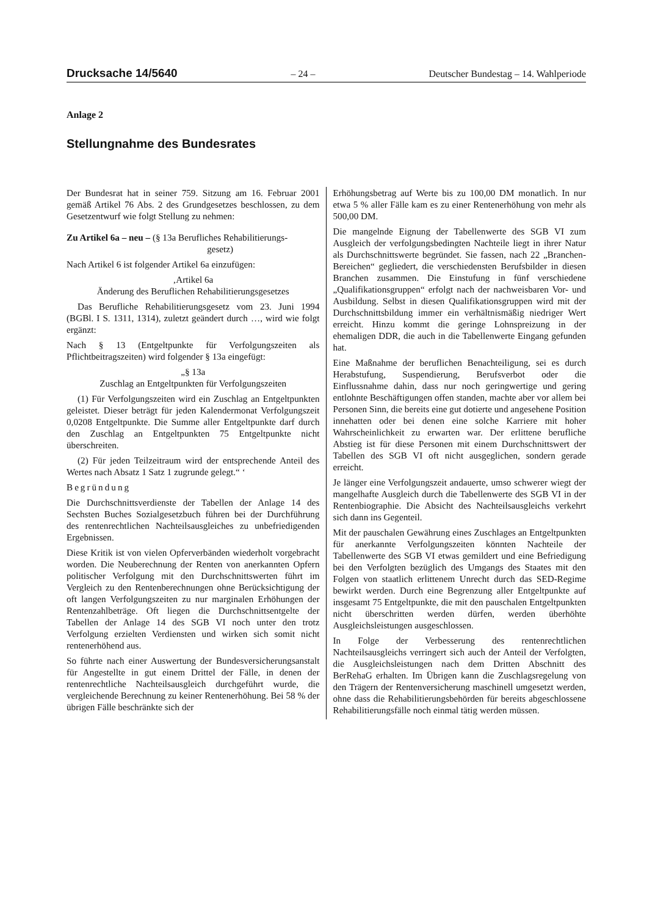Drucksache 14/5640 – 24 – Deutscher Bundestag – 14. Wahlperiode
Anlage 2
Stellungnahme des Bundesrates
Der Bundesrat hat in seiner 759. Sitzung am 16. Februar 2001 gemäß Artikel 76 Abs. 2 des Grundgesetzes beschlossen, zu dem Gesetzentwurf wie folgt Stellung zu nehmen:
Zu Artikel 6a – neu – (§ 13a Berufliches Rehabilitierungs-
gesetz)
Nach Artikel 6 ist folgender Artikel 6a einzufügen:
‚Artikel 6a
Änderung des Beruflichen Rehabilitierungsgesetzes
Das Berufliche Rehabilitierungsgesetz vom 23. Juni 1994 (BGBl. I S. 1311, 1314), zuletzt geändert durch …, wird wie folgt ergänzt:
Nach § 13 (Entgeltpunkte für Verfolgungszeiten als Pflichtbeitragszeiten) wird folgender § 13a eingefügt:
„§ 13a
Zuschlag an Entgeltpunkten für Verfolgungszeiten
(1) Für Verfolgungszeiten wird ein Zuschlag an Entgeltpunkten geleistet. Dieser beträgt für jeden Kalendermonat Verfolgungszeit 0,0208 Entgeltpunkte. Die Summe aller Entgeltpunkte darf durch den Zuschlag an Entgeltpunkten 75 Entgeltpunkte nicht überschreiten.
(2) Für jeden Teilzeitraum wird der entsprechende Anteil des Wertes nach Absatz 1 Satz 1 zugrunde gelegt.“ ‘
Begründung
Die Durchschnittsverdienste der Tabellen der Anlage 14 des Sechsten Buches Sozialgesetzbuch führen bei der Durchführung des rentenrechtlichen Nachteilsausgleiches zu unbefriedigenden Ergebnissen.
Diese Kritik ist von vielen Opferverbänden wiederholt vorgebracht worden. Die Neuberechnung der Renten von anerkannten Opfern politischer Verfolgung mit den Durchschnittswerten führt im Vergleich zu den Rentenberechnungen ohne Berücksichtigung der oft langen Verfolgungszeiten zu nur marginalen Erhöhungen der Rentenzahlbeträge. Oft liegen die Durchschnittsentgelte der Tabellen der Anlage 14 des SGB VI noch unter den trotz Verfolgung erzielten Verdiensten und wirken sich somit nicht rentenerhöhend aus.
So führte nach einer Auswertung der Bundesversicherungsanstalt für Angestellte in gut einem Drittel der Fälle, in denen der rentenrechtliche Nachteilsausgleich durchgeführt wurde, die vergleichende Berechnung zu keiner Rentenerhöhung. Bei 58 % der übrigen Fälle beschränkte sich der
Erhöhungsbetrag auf Werte bis zu 100,00 DM monatlich. In nur etwa 5 % aller Fälle kam es zu einer Rentenerhöhung von mehr als 500,00 DM.
Die mangelnde Eignung der Tabellenwerte des SGB VI zum Ausgleich der verfolgungsbedingten Nachteile liegt in ihrer Natur als Durchschnittswerte begründet. Sie fassen, nach 22 „Branchen-Bereichen“ gegliedert, die verschiedensten Berufsbilder in diesen Branchen zusammen. Die Einstufung in fünf verschiedene „Qualifikationsgruppen“ erfolgt nach der nachweisbaren Vor- und Ausbildung. Selbst in diesen Qualifikationsgruppen wird mit der Durchschnittsbildung immer ein verhältnismäßig niedriger Wert erreicht. Hinzu kommt die geringe Lohnspreizung in der ehemaligen DDR, die auch in die Tabellenwerte Eingang gefunden hat.
Eine Maßnahme der beruflichen Benachteiligung, sei es durch Herabstufung, Suspendierung, Berufsverbot oder die Einflussnahme dahin, dass nur noch geringwertige und gering entlohnte Beschäftigungen offen standen, machte aber vor allem bei Personen Sinn, die bereits eine gut dotierte und angesehene Position innehatten oder bei denen eine solche Karriere mit hoher Wahrscheinlichkeit zu erwarten war. Der erlittene berufliche Abstieg ist für diese Personen mit einem Durchschnittswert der Tabellen des SGB VI oft nicht ausgeglichen, sondern gerade erreicht.
Je länger eine Verfolgungszeit andauerte, umso schwerer wiegt der mangelhafte Ausgleich durch die Tabellenwerte des SGB VI in der Rentenbiographie. Die Absicht des Nachteilsausgleichs verkehrt sich dann ins Gegenteil.
Mit der pauschalen Gewährung eines Zuschlages an Entgeltpunkten für anerkannte Verfolgungszeiten könnten Nachteile der Tabellenwerte des SGB VI etwas gemildert und eine Befriedigung bei den Verfolgten bezüglich des Umgangs des Staates mit den Folgen von staatlich erlittenem Unrecht durch das SED-Regime bewirkt werden. Durch eine Begrenzung aller Entgeltpunkte auf insgesamt 75 Entgeltpunkte, die mit den pauschalen Entgeltpunkten nicht überschritten werden dürfen, werden überhöhte Ausgleichsleistungen ausgeschlossen.
In Folge der Verbesserung des rentenrechtlichen Nachteilsausgleichs verringert sich auch der Anteil der Verfolgten, die Ausgleichsleistungen nach dem Dritten Abschnitt des BerRehaG erhalten. Im Übrigen kann die Zuschlagsregelung von den Trägern der Rentenversicherung maschinell umgesetzt werden, ohne dass die Rehabilitierungsbehörden für bereits abgeschlossene Rehabilitierungsfälle noch einmal tätig werden müssen.